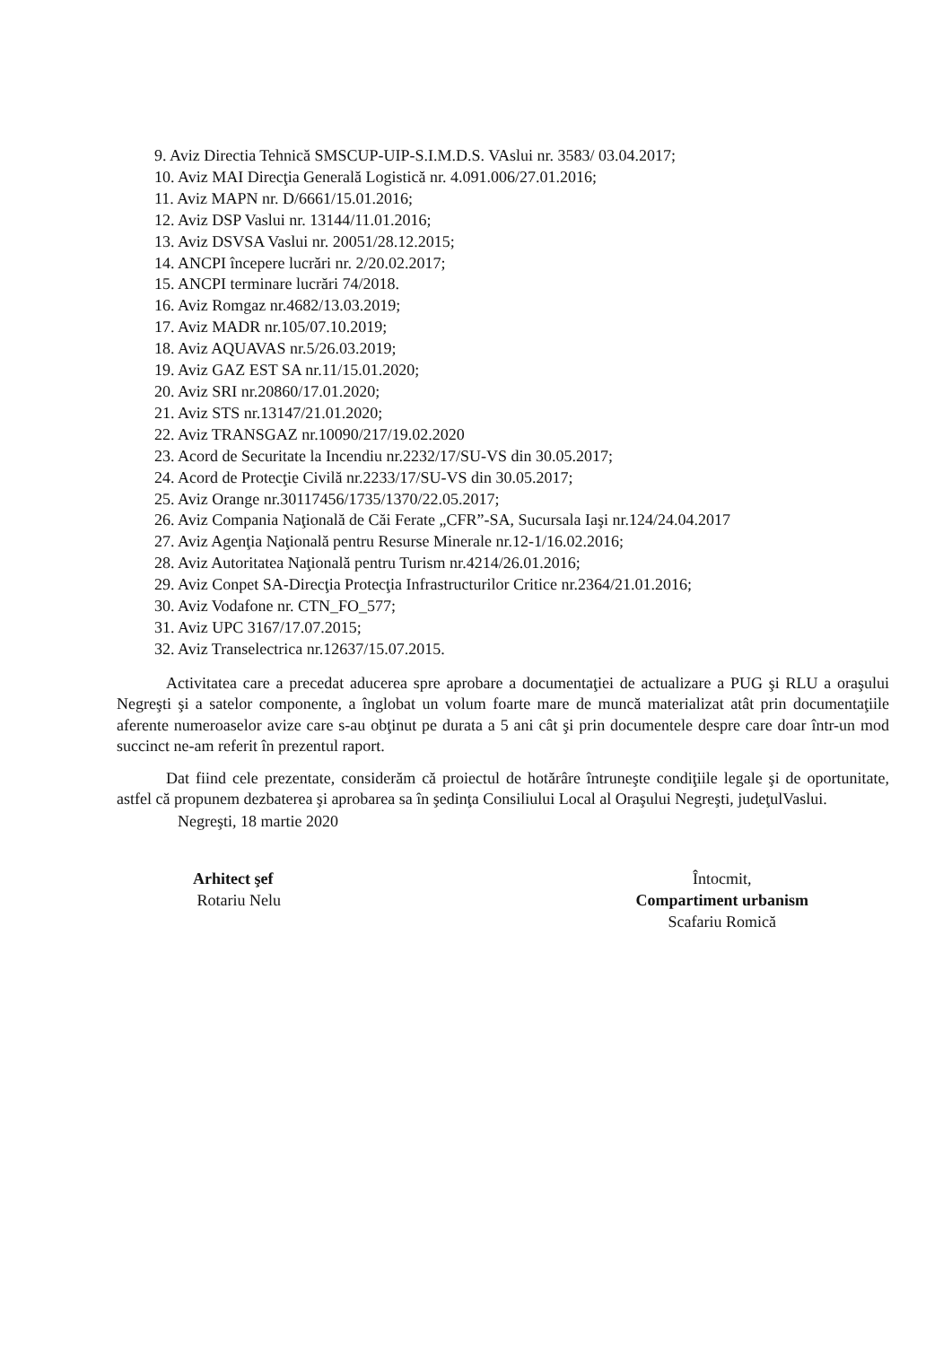9. Aviz Directia Tehnică SMSCUP-UIP-S.I.M.D.S. VAslui nr. 3583/ 03.04.2017;
10. Aviz MAI Direcţia Generală Logistică nr. 4.091.006/27.01.2016;
11. Aviz MAPN nr. D/6661/15.01.2016;
12. Aviz DSP Vaslui nr. 13144/11.01.2016;
13. Aviz DSVSA Vaslui nr. 20051/28.12.2015;
14. ANCPI începere lucrări nr. 2/20.02.2017;
15. ANCPI terminare lucrări 74/2018.
16. Aviz Romgaz nr.4682/13.03.2019;
17. Aviz MADR nr.105/07.10.2019;
18. Aviz AQUAVAS nr.5/26.03.2019;
19. Aviz GAZ EST SA nr.11/15.01.2020;
20. Aviz SRI nr.20860/17.01.2020;
21. Aviz STS nr.13147/21.01.2020;
22. Aviz TRANSGAZ nr.10090/217/19.02.2020
23. Acord de Securitate la Incendiu nr.2232/17/SU-VS din 30.05.2017;
24. Acord de Protecţie Civilă nr.2233/17/SU-VS din 30.05.2017;
25. Aviz Orange nr.30117456/1735/1370/22.05.2017;
26. Aviz Compania Naţională de Căi Ferate „CFR”-SA, Sucursala Iaşi nr.124/24.04.2017
27. Aviz Agenţia Naţională pentru Resurse Minerale nr.12-1/16.02.2016;
28. Aviz Autoritatea Naţională pentru Turism nr.4214/26.01.2016;
29. Aviz Conpet SA-Direcţia Protecţia Infrastructurilor Critice nr.2364/21.01.2016;
30. Aviz Vodafone nr. CTN_FO_577;
31. Aviz UPC 3167/17.07.2015;
32. Aviz Transelectrica nr.12637/15.07.2015.
Activitatea care a precedat aducerea spre aprobare a documentaţiei de actualizare a PUG şi RLU a oraşului Negreşti şi a satelor componente, a înglobat un volum foarte mare de muncă materializat atât prin documentaţiile aferente numeroaselor avize care s-au obţinut pe durata a 5 ani cât şi prin documentele despre care doar într-un mod succinct ne-am referit în prezentul raport.
Dat fiind cele prezentate, considerăm că proiectul de hotărâre întruneşte condiţiile legale şi de oportunitate, astfel că propunem dezbaterea şi aprobarea sa în şedinţa Consiliului Local al Oraşului Negreşti, judeţulVaslui.
Negreşti, 18 martie 2020
Arhitect şef
Rotariu Nelu
Întocmit,
Compartiment urbanism
Scafariu Romică